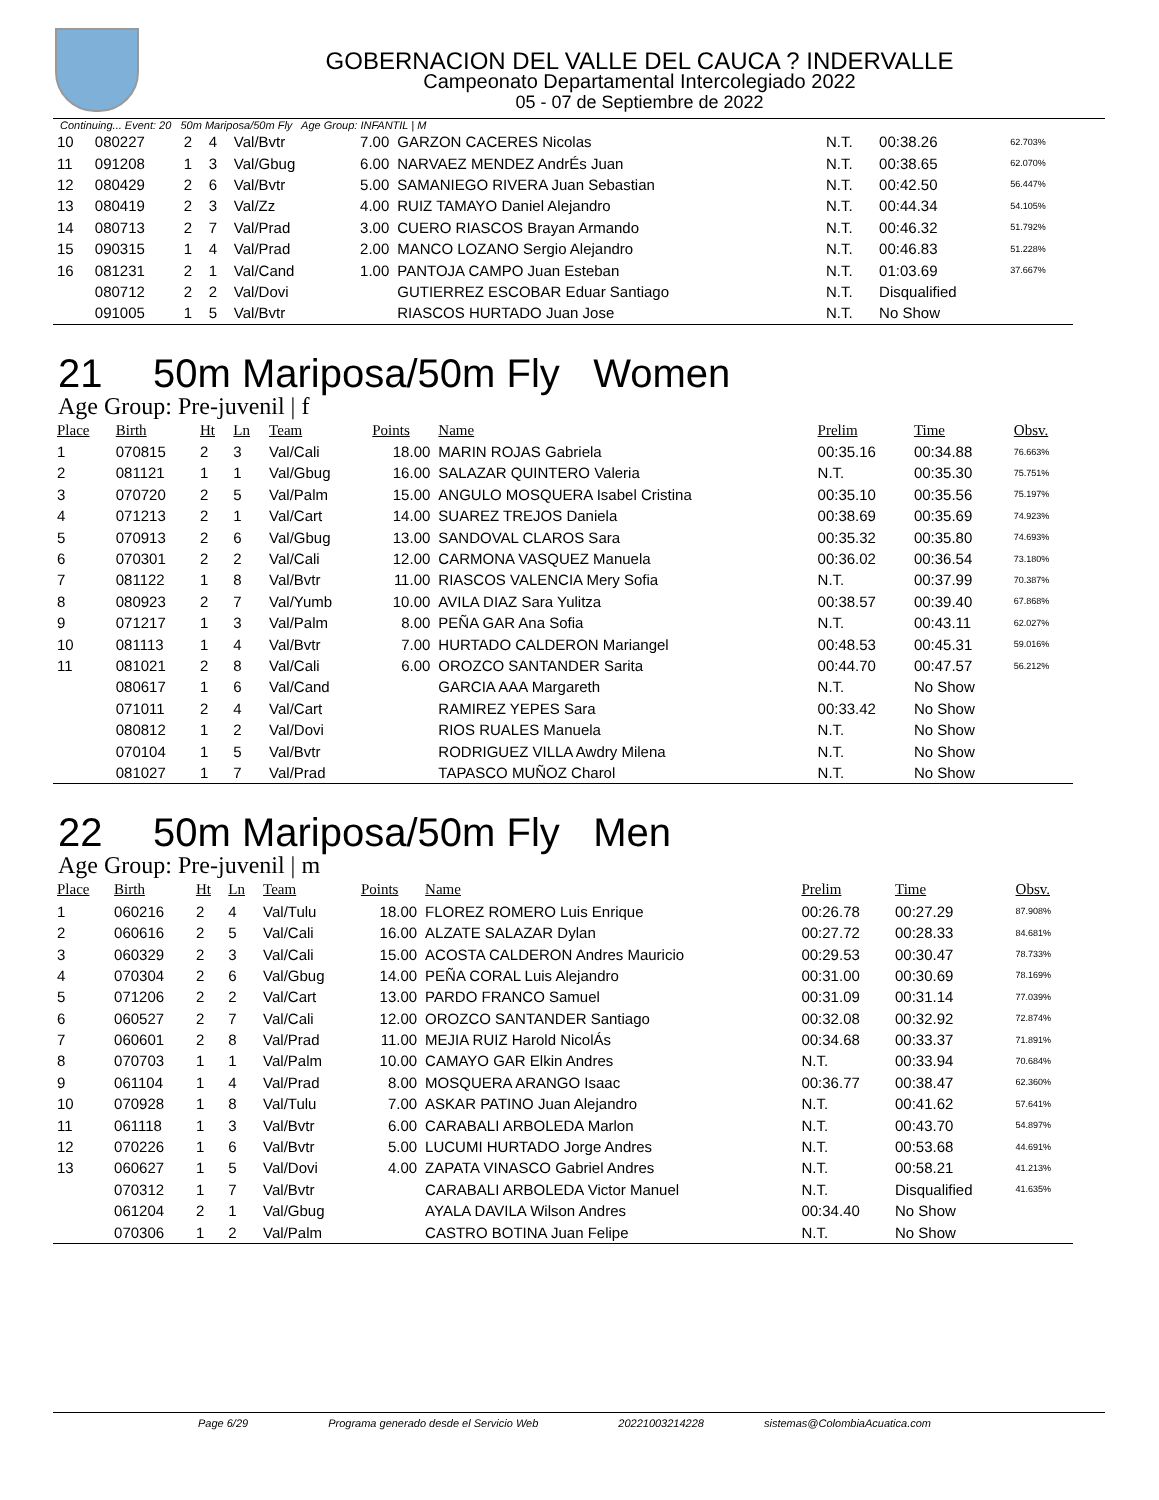GOBERNACION DEL VALLE DEL CAUCA ? INDERVALLE
Campeonato Departamental Intercolegiado 2022
05 - 07 de Septiembre de 2022
Continuing... Event: 20 50m Mariposa/50m Fly Age Group: INFANTIL | M
| 10 | 080227 | 2 | 4 | Val/Bvtr | 7.00 | GARZON CACERES Nicolas | N.T. | 00:38.26 | 62.703% |
| 11 | 091208 | 1 | 3 | Val/Gbug | 6.00 | NARVAEZ MENDEZ AndrÉs Juan | N.T. | 00:38.65 | 62.070% |
| 12 | 080429 | 2 | 6 | Val/Bvtr | 5.00 | SAMANIEGO RIVERA Juan Sebastian | N.T. | 00:42.50 | 56.447% |
| 13 | 080419 | 2 | 3 | Val/Zz | 4.00 | RUIZ TAMAYO Daniel Alejandro | N.T. | 00:44.34 | 54.105% |
| 14 | 080713 | 2 | 7 | Val/Prad | 3.00 | CUERO RIASCOS Brayan Armando | N.T. | 00:46.32 | 51.792% |
| 15 | 090315 | 1 | 4 | Val/Prad | 2.00 | MANCO LOZANO Sergio Alejandro | N.T. | 00:46.83 | 51.228% |
| 16 | 081231 | 2 | 1 | Val/Cand | 1.00 | PANTOJA CAMPO Juan Esteban | N.T. | 01:03.69 | 37.667% |
| | 080712 | 2 | 2 | Val/Dovi | | GUTIERREZ ESCOBAR Eduar Santiago | N.T. | Disqualified | |
| | 091005 | 1 | 5 | Val/Bvtr | | RIASCOS HURTADO Juan Jose | N.T. | No Show | |
21 50m Mariposa/50m Fly Women
Age Group: Pre-juvenil | f
| Place | Birth | Ht | Ln | Team | Points | Name | Prelim | Time | Obsv. |
| --- | --- | --- | --- | --- | --- | --- | --- | --- | --- |
| 1 | 070815 | 2 | 3 | Val/Cali | 18.00 | MARIN ROJAS Gabriela | 00:35.16 | 00:34.88 | 76.663% |
| 2 | 081121 | 1 | 1 | Val/Gbug | 16.00 | SALAZAR QUINTERO Valeria | N.T. | 00:35.30 | 75.751% |
| 3 | 070720 | 2 | 5 | Val/Palm | 15.00 | ANGULO MOSQUERA Isabel Cristina | 00:35.10 | 00:35.56 | 75.197% |
| 4 | 071213 | 2 | 1 | Val/Cart | 14.00 | SUAREZ TREJOS Daniela | 00:38.69 | 00:35.69 | 74.923% |
| 5 | 070913 | 2 | 6 | Val/Gbug | 13.00 | SANDOVAL CLAROS Sara | 00:35.32 | 00:35.80 | 74.693% |
| 6 | 070301 | 2 | 2 | Val/Cali | 12.00 | CARMONA VASQUEZ Manuela | 00:36.02 | 00:36.54 | 73.180% |
| 7 | 081122 | 1 | 8 | Val/Bvtr | 11.00 | RIASCOS VALENCIA Mery Sofia | N.T. | 00:37.99 | 70.387% |
| 8 | 080923 | 2 | 7 | Val/Yumb | 10.00 | AVILA DIAZ Sara Yulitza | 00:38.57 | 00:39.40 | 67.868% |
| 9 | 071217 | 1 | 3 | Val/Palm | 8.00 | PEÑA GAR Ana Sofia | N.T. | 00:43.11 | 62.027% |
| 10 | 081113 | 1 | 4 | Val/Bvtr | 7.00 | HURTADO CALDERON Mariangel | 00:48.53 | 00:45.31 | 59.016% |
| 11 | 081021 | 2 | 8 | Val/Cali | 6.00 | OROZCO SANTANDER Sarita | 00:44.70 | 00:47.57 | 56.212% |
| | 080617 | 1 | 6 | Val/Cand | | GARCIA AAA Margareth | N.T. | No Show | |
| | 071011 | 2 | 4 | Val/Cart | | RAMIREZ YEPES Sara | 00:33.42 | No Show | |
| | 080812 | 1 | 2 | Val/Dovi | | RIOS RUALES Manuela | N.T. | No Show | |
| | 070104 | 1 | 5 | Val/Bvtr | | RODRIGUEZ VILLA Awdry Milena | N.T. | No Show | |
| | 081027 | 1 | 7 | Val/Prad | | TAPASCO MUÑOZ Charol | N.T. | No Show | |
22 50m Mariposa/50m Fly Men
Age Group: Pre-juvenil | m
| Place | Birth | Ht | Ln | Team | Points | Name | Prelim | Time | Obsv. |
| --- | --- | --- | --- | --- | --- | --- | --- | --- | --- |
| 1 | 060216 | 2 | 4 | Val/Tulu | 18.00 | FLOREZ ROMERO Luis Enrique | 00:26.78 | 00:27.29 | 87.908% |
| 2 | 060616 | 2 | 5 | Val/Cali | 16.00 | ALZATE SALAZAR Dylan | 00:27.72 | 00:28.33 | 84.681% |
| 3 | 060329 | 2 | 3 | Val/Cali | 15.00 | ACOSTA CALDERON Andres Mauricio | 00:29.53 | 00:30.47 | 78.733% |
| 4 | 070304 | 2 | 6 | Val/Gbug | 14.00 | PEÑA CORAL Luis Alejandro | 00:31.00 | 00:30.69 | 78.169% |
| 5 | 071206 | 2 | 2 | Val/Cart | 13.00 | PARDO FRANCO Samuel | 00:31.09 | 00:31.14 | 77.039% |
| 6 | 060527 | 2 | 7 | Val/Cali | 12.00 | OROZCO SANTANDER Santiago | 00:32.08 | 00:32.92 | 72.874% |
| 7 | 060601 | 2 | 8 | Val/Prad | 11.00 | MEJIA RUIZ Harold NicolÁs | 00:34.68 | 00:33.37 | 71.891% |
| 8 | 070703 | 1 | 1 | Val/Palm | 10.00 | CAMAYO GAR Elkin Andres | N.T. | 00:33.94 | 70.684% |
| 9 | 061104 | 1 | 4 | Val/Prad | 8.00 | MOSQUERA ARANGO Isaac | 00:36.77 | 00:38.47 | 62.360% |
| 10 | 070928 | 1 | 8 | Val/Tulu | 7.00 | ASKAR PATINO Juan Alejandro | N.T. | 00:41.62 | 57.641% |
| 11 | 061118 | 1 | 3 | Val/Bvtr | 6.00 | CARABALI ARBOLEDA Marlon | N.T. | 00:43.70 | 54.897% |
| 12 | 070226 | 1 | 6 | Val/Bvtr | 5.00 | LUCUMI HURTADO Jorge Andres | N.T. | 00:53.68 | 44.691% |
| 13 | 060627 | 1 | 5 | Val/Dovi | 4.00 | ZAPATA VINASCO Gabriel Andres | N.T. | 00:58.21 | 41.213% |
| | 070312 | 1 | 7 | Val/Bvtr | | CARABALI ARBOLEDA Victor Manuel | N.T. | Disqualified | 41.635% |
| | 061204 | 2 | 1 | Val/Gbug | | AYALA DAVILA Wilson Andres | 00:34.40 | No Show | |
| | 070306 | 1 | 2 | Val/Palm | | CASTRO BOTINA Juan Felipe | N.T. | No Show | |
Page 6/29 Programa generado desde el Servicio Web 20221003214228 sistemas@ColombiaAcuatica.com